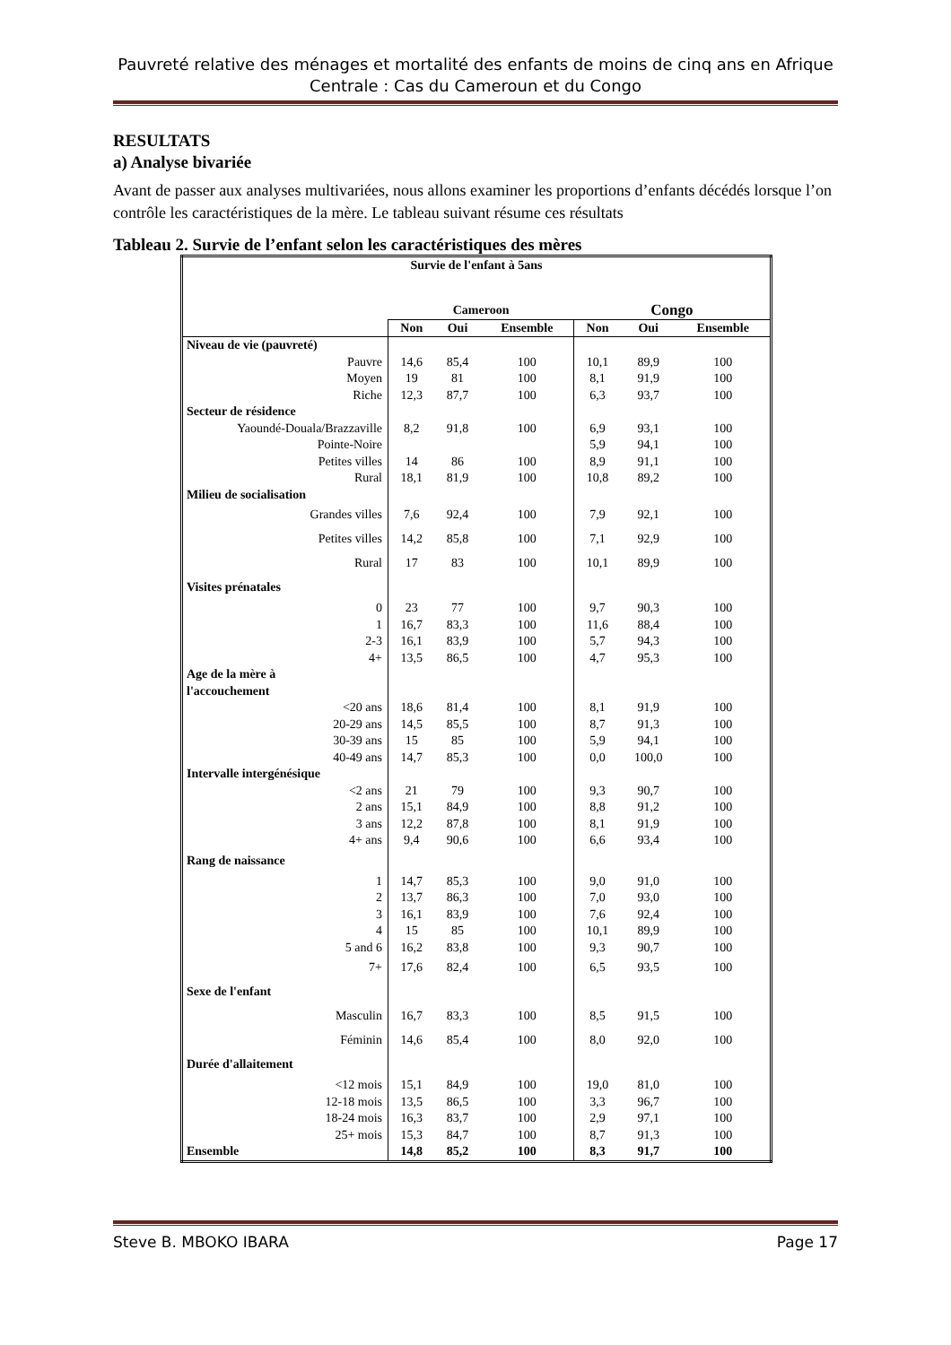Pauvreté relative des ménages et mortalité des enfants de moins de cinq ans en Afrique Centrale : Cas du Cameroun et du Congo
RESULTATS
a) Analyse bivariée
Avant de passer aux analyses multivariées, nous allons examiner les proportions d’enfants décédés lorsque l’on contrôle les caractéristiques de la mère. Le tableau suivant résume ces résultats
Tableau 2. Survie de l’enfant selon les caractéristiques des mères
| Survie de l'enfant à 5ans | | | | | | |
| --- | --- | --- | --- | --- | --- | --- |
| | Cameroon | | | Congo | | |
| | Non | Oui | Ensemble | Non | Oui | Ensemble |
| Niveau de vie (pauvreté) | | | | | | |
| Pauvre | 14,6 | 85,4 | 100 | 10,1 | 89,9 | 100 |
| Moyen | 19 | 81 | 100 | 8,1 | 91,9 | 100 |
| Riche | 12,3 | 87,7 | 100 | 6,3 | 93,7 | 100 |
| Secteur de résidence | | | | | | |
| Yaoundé-Douala/Brazzaville | 8,2 | 91,8 | 100 | 6,9 | 93,1 | 100 |
| Pointe-Noire | | | | 5,9 | 94,1 | 100 |
| Petites villes | 14 | 86 | 100 | 8,9 | 91,1 | 100 |
| Rural | 18,1 | 81,9 | 100 | 10,8 | 89,2 | 100 |
| Milieu de socialisation | | | | | | |
| Grandes villes | 7,6 | 92,4 | 100 | 7,9 | 92,1 | 100 |
| Petites villes | 14,2 | 85,8 | 100 | 7,1 | 92,9 | 100 |
| Rural | 17 | 83 | 100 | 10,1 | 89,9 | 100 |
| Visites prénatales | | | | | | |
| 0 | 23 | 77 | 100 | 9,7 | 90,3 | 100 |
| 1 | 16,7 | 83,3 | 100 | 11,6 | 88,4 | 100 |
| 2-3 | 16,1 | 83,9 | 100 | 5,7 | 94,3 | 100 |
| 4+ | 13,5 | 86,5 | 100 | 4,7 | 95,3 | 100 |
| Age de la mère à l'accouchement | | | | | | |
| <20 ans | 18,6 | 81,4 | 100 | 8,1 | 91,9 | 100 |
| 20-29 ans | 14,5 | 85,5 | 100 | 8,7 | 91,3 | 100 |
| 30-39 ans | 15 | 85 | 100 | 5,9 | 94,1 | 100 |
| 40-49 ans | 14,7 | 85,3 | 100 | 0,0 | 100,0 | 100 |
| Intervalle intergénésique | | | | | | |
| <2 ans | 21 | 79 | 100 | 9,3 | 90,7 | 100 |
| 2 ans | 15,1 | 84,9 | 100 | 8,8 | 91,2 | 100 |
| 3 ans | 12,2 | 87,8 | 100 | 8,1 | 91,9 | 100 |
| 4+ ans | 9,4 | 90,6 | 100 | 6,6 | 93,4 | 100 |
| Rang de naissance | | | | | | |
| 1 | 14,7 | 85,3 | 100 | 9,0 | 91,0 | 100 |
| 2 | 13,7 | 86,3 | 100 | 7,0 | 93,0 | 100 |
| 3 | 16,1 | 83,9 | 100 | 7,6 | 92,4 | 100 |
| 4 | 15 | 85 | 100 | 10,1 | 89,9 | 100 |
| 5 and 6 | 16,2 | 83,8 | 100 | 9,3 | 90,7 | 100 |
| 7+ | 17,6 | 82,4 | 100 | 6,5 | 93,5 | 100 |
| Sexe de l'enfant | | | | | | |
| Masculin | 16,7 | 83,3 | 100 | 8,5 | 91,5 | 100 |
| Féminin | 14,6 | 85,4 | 100 | 8,0 | 92,0 | 100 |
| Durée d'allaitement | | | | | | |
| <12 mois | 15,1 | 84,9 | 100 | 19,0 | 81,0 | 100 |
| 12-18 mois | 13,5 | 86,5 | 100 | 3,3 | 96,7 | 100 |
| 18-24 mois | 16,3 | 83,7 | 100 | 2,9 | 97,1 | 100 |
| 25+ mois | 15,3 | 84,7 | 100 | 8,7 | 91,3 | 100 |
| Ensemble | 14,8 | 85,2 | 100 | 8,3 | 91,7 | 100 |
Steve B. MBOKO IBARA Page 17